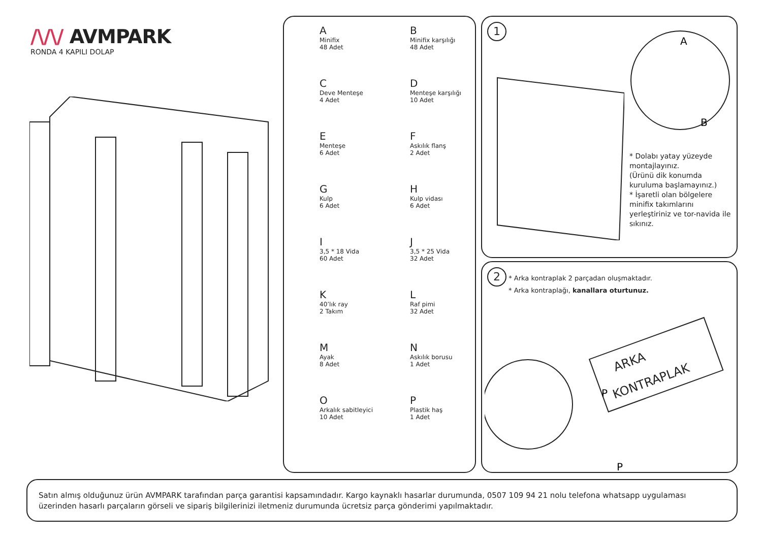/\/\/ AVMPARK
RONDA 4 KAPILI DOLAP
A
Minifix
48 Adet
B
Minifix karşılığı
48 Adet
C
Deve Menteşe
4 Adet
D
Menteşe karşılığı
10 Adet
E
Menteşe
6 Adet
F
Askılık flanş
2 Adet
G
Kulp
6 Adet
H
Kulp vidası
6 Adet
I
3,5 * 18 Vida
60 Adet
J
3,5 * 25 Vida
32 Adet
K
40’lık ray
2 Takım
L
Raf pimi
32 Adet
M
Ayak
8 Adet
N
Askılık borusu
1 Adet
O
Arkalık sabitleyici
10 Adet
P
Plastik haş
1 Adet
1
A
B
* Dolabı yatay yüzeyde montajlayınız.
(Ürünü dik konumda kuruluma başlamayınız.)
* İşaretli olan bölgelere minifix takımlarını yerleştiriniz ve tor-navida ile sıkınız.
2 * Arka kontraplak 2 parçadan oluşmaktadır.
* Arka kontraplağı, kanallara oturtunuz.
ARKA
KONTRAPLAK
P
P
Satın almış olduğunuz ürün AVMPARK tarafından parça garantisi kapsamındadır. Kargo kaynaklı hasarlar durumunda, 0507 109 94 21 nolu telefona whatsapp uygulaması üzerinden hasarlı parçaların görseli ve sipariş bilgilerinizi iletmeniz durumunda ücretsiz parça gönderimi yapılmaktadır.